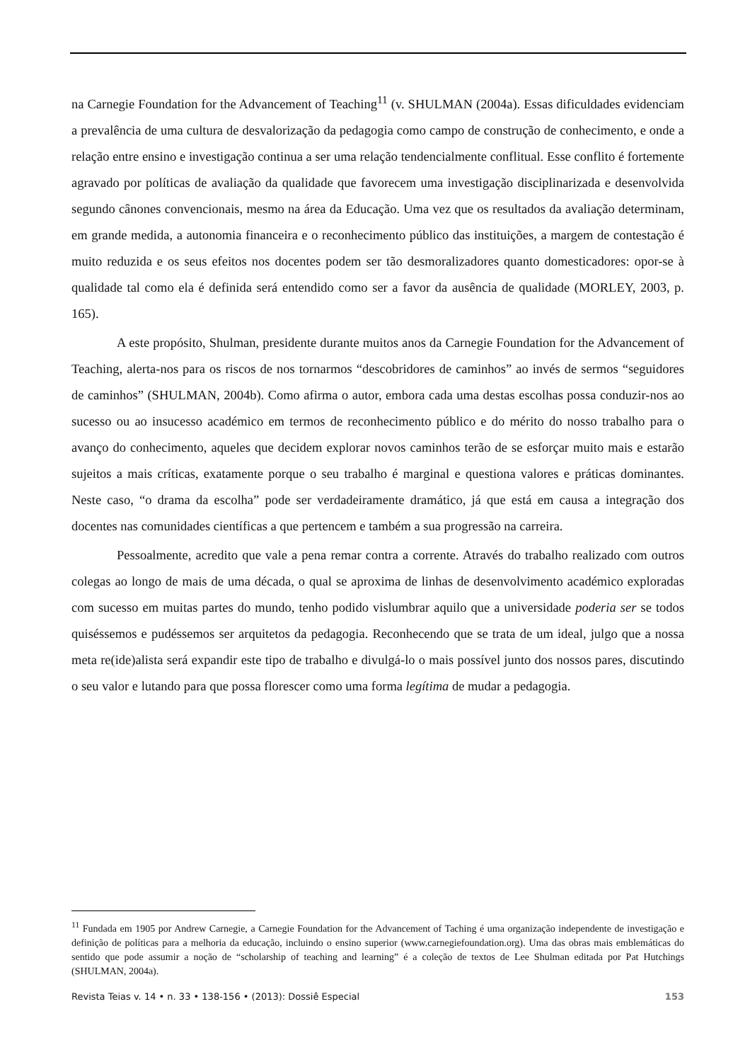na Carnegie Foundation for the Advancement of Teaching<sup>11</sup> (v. SHULMAN (2004a). Essas dificuldades evidenciam a prevalência de uma cultura de desvalorização da pedagogia como campo de construção de conhecimento, e onde a relação entre ensino e investigação continua a ser uma relação tendencialmente conflitual. Esse conflito é fortemente agravado por políticas de avaliação da qualidade que favorecem uma investigação disciplinarizada e desenvolvida segundo cânones convencionais, mesmo na área da Educação. Uma vez que os resultados da avaliação determinam, em grande medida, a autonomia financeira e o reconhecimento público das instituições, a margem de contestação é muito reduzida e os seus efeitos nos docentes podem ser tão desmoralizadores quanto domesticadores: opor-se à qualidade tal como ela é definida será entendido como ser a favor da ausência de qualidade (MORLEY, 2003, p. 165).
A este propósito, Shulman, presidente durante muitos anos da Carnegie Foundation for the Advancement of Teaching, alerta-nos para os riscos de nos tornarmos “descobridores de caminhos” ao invés de sermos “seguidores de caminhos” (SHULMAN, 2004b). Como afirma o autor, embora cada uma destas escolhas possa conduzir-nos ao sucesso ou ao insucesso académico em termos de reconhecimento público e do mérito do nosso trabalho para o avanço do conhecimento, aqueles que decidem explorar novos caminhos terão de se esforçar muito mais e estarão sujeitos a mais críticas, exatamente porque o seu trabalho é marginal e questiona valores e práticas dominantes. Neste caso, “o drama da escolha” pode ser verdadeiramente dramático, já que está em causa a integração dos docentes nas comunidades científicas a que pertencem e também a sua progressão na carreira.
Pessoalmente, acredito que vale a pena remar contra a corrente. Através do trabalho realizado com outros colegas ao longo de mais de uma década, o qual se aproxima de linhas de desenvolvimento académico exploradas com sucesso em muitas partes do mundo, tenho podido vislumbrar aquilo que a universidade poderia ser se todos quiséssemos e pudéssemos ser arquitetos da pedagogia. Reconhecendo que se trata de um ideal, julgo que a nossa meta re(ide)alista será expandir este tipo de trabalho e divulgá-lo o mais possível junto dos nossos pares, discutindo o seu valor e lutando para que possa florescer como uma forma legítima de mudar a pedagogia.
<sup>11</sup> Fundada em 1905 por Andrew Carnegie, a Carnegie Foundation for the Advancement of Taching é uma organização independente de investigação e definição de políticas para a melhoria da educação, incluindo o ensino superior (www.carnegiefoundation.org). Uma das obras mais emblemáticas do sentido que pode assumir a noção de “scholarship of teaching and learning” é a coleção de textos de Lee Shulman editada por Pat Hutchings (SHULMAN, 2004a).
Revista Teias v. 14 • n. 33 • 138-156 • (2013): Dossiê Especial 153